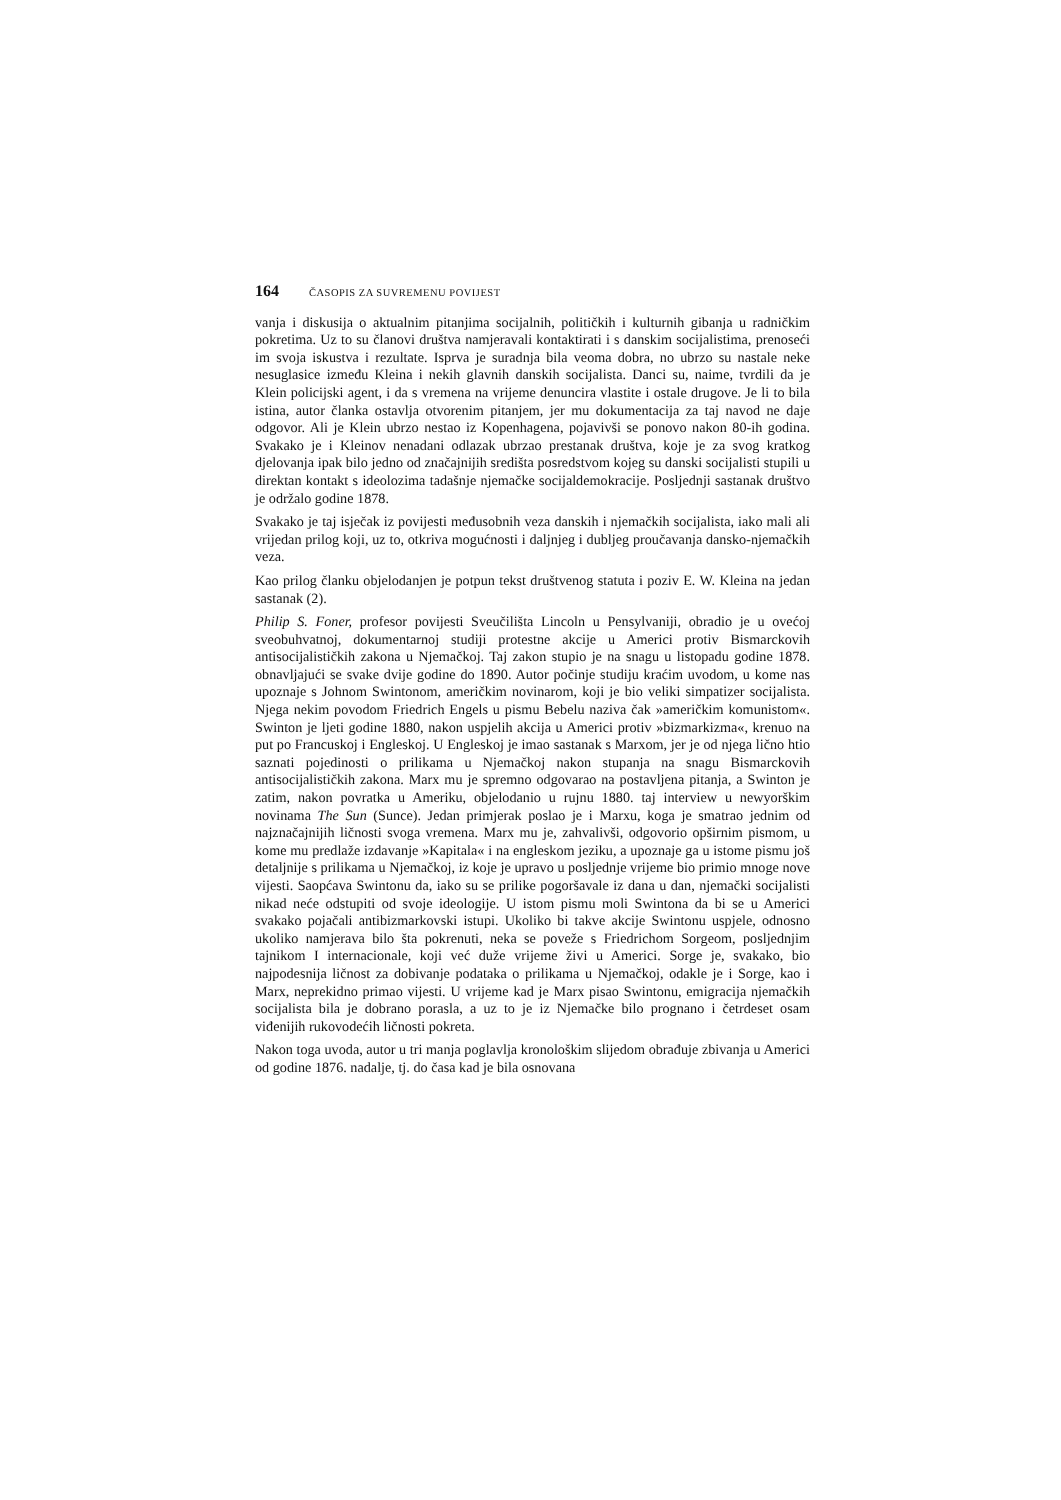164 ČASOPIS ZA SUVREMENU POVIJEST
vanja i diskusija o aktualnim pitanjima socijalnih, političkih i kulturnih gibanja u radničkim pokretima. Uz to su članovi društva namjeravali kontaktirati i s danskim socijalistima, prenoseći im svoja iskustva i rezultate. Isprva je suradnja bila veoma dobra, no ubrzo su nastale neke nesuglasice između Kleina i nekih glavnih danskih socijalista. Danci su, naime, tvrdili da je Klein policijski agent, i da s vremena na vrijeme denuncira vlastite i ostale drugove. Je li to bila istina, autor članka ostavlja otvorenim pitanjem, jer mu dokumentacija za taj navod ne daje odgovor. Ali je Klein ubrzo nestao iz Kopenhagena, pojavivši se ponovo nakon 80-ih godina. Svakako je i Kleinov nenadani odlazak ubrzao prestanak društva, koje je za svog kratkog djelovanja ipak bilo jedno od značajnijih središta posredstvom kojeg su danski socijalisti stupili u direktan kontakt s ideolozima tadašnje njemačke socijaldemokracije. Posljednji sastanak društvo je održalo godine 1878.
Svakako je taj isječak iz povijesti međusobnih veza danskih i njemačkih socijalista, iako mali ali vrijedan prilog koji, uz to, otkriva mogućnosti i daljnjeg i dubljeg proučavanja dansko-njemačkih veza.
Kao prilog članku objelodanjen je potpun tekst društvenog statuta i poziv E. W. Kleina na jedan sastanak (2).
Philip S. Foner, profesor povijesti Sveučilišta Lincoln u Pensylvaniji, obradio je u ovećoj sveobuhvatnoj, dokumentarnoj studiji protestne akcije u Americi protiv Bismarckovih antisocijalističkih zakona u Njemačkoj. Taj zakon stupio je na snagu u listopadu godine 1878. obnavljajući se svake dvije godine do 1890. Autor počinje studiju kraćim uvodom, u kome nas upoznaje s Johnom Swintonom, američkim novinarom, koji je bio veliki simpatizer socijalista. Njega nekim povodom Friedrich Engels u pismu Bebelu naziva čak »američkim komunistom«. Swinton je ljeti godine 1880, nakon uspjelih akcija u Americi protiv »bizmarkizma«, krenuo na put po Francuskoj i Engleskoj. U Engleskoj je imao sastanak s Marxom, jer je od njega lično htio saznati pojedinosti o prilikama u Njemačkoj nakon stupanja na snagu Bismarckovih antisocijalističkih zakona. Marx mu je spremno odgovarao na postavljena pitanja, a Swinton je zatim, nakon povratka u Ameriku, objelodanio u rujnu 1880. taj interview u newyorškim novinama The Sun (Sunce). Jedan primjerak poslao je i Marxu, koga je smatrao jednim od najznačajnijih ličnosti svoga vremena. Marx mu je, zahvalivši, odgovorio opširnim pismom, u kome mu predlaže izdavanje »Kapitala« i na engleskom jeziku, a upoznaje ga u istome pismu još detaljnije s prilikama u Njemačkoj, iz koje je upravo u posljednje vrijeme bio primio mnoge nove vijesti. Saopćava Swintonu da, iako su se prilike pogoršavale iz dana u dan, njemački socijalisti nikad neće odstupiti od svoje ideologije. U istom pismu moli Swintona da bi se u Americi svakako pojačali antibizmarkovski istupi. Ukoliko bi takve akcije Swintonu uspjele, odnosno ukoliko namjerava bilo šta pokrenuti, neka se poveže s Friedrichom Sorgeom, posljednjim tajnikom I internacionale, koji već duže vrijeme živi u Americi. Sorge je, svakako, bio najpodesnija ličnost za dobivanje podataka o prilikama u Njemačkoj, odakle je i Sorge, kao i Marx, neprekidno primao vijesti. U vrijeme kad je Marx pisao Swintonu, emigracija njemačkih socijalista bila je dobrano porasla, a uz to je iz Njemačke bilo prognano i četrdeset osam viđenijih rukovodećih ličnosti pokreta.
Nakon toga uvoda, autor u tri manja poglavlja kronološkim slijedom obrađuje zbivanja u Americi od godine 1876. nadalje, tj. do časa kad je bila osnovana